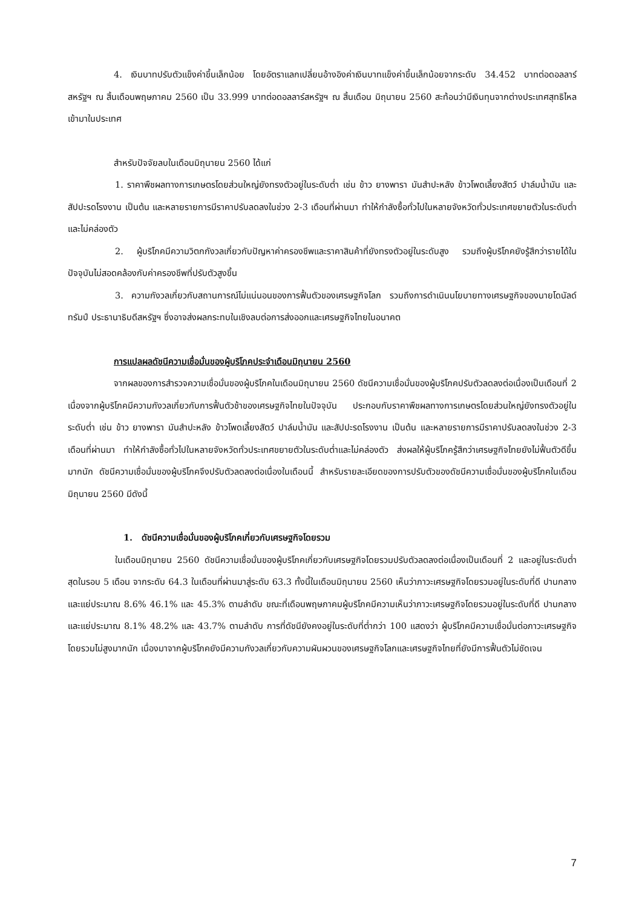4. เงินบาทปรับตัวแข็งค่าขึ้นเล็กน้อย โดยอัตราแลกเปลี่ยนอ้างอิงค่าเงินบาทแข็งค่าขึ้นเล็กน้อยจากระดับ 34.452 บาทต่อดอลลาร์สหรัฐฯ ณ สิ้นเดือนพฤษภาคม 2560 เป็น 33.999 บาทต่อดอลลาร์สหรัฐฯ ณ สิ้นเดือน มิถุนายน 2560 สะท้อนว่ามีเงินทุนจากต่างประเทศสุทธิไหลเข้ามาในประเทศ
สำหรับปัจจัยลบในเดือนมิถุนายน 2560 ได้แก่
1. ราคาพืชผลทางการเกษตรโดยส่วนใหญ่ยังทรงตัวอยู่ในระดับต่ำ เช่น ข้าว ยางพารา มันสำปะหลัง ข้าวโพดเลี้ยงสัตว์ ปาล์มน้ำมัน และสัปปะรดโรงงาน เป็นต้น และหลายรายการมีราคาปรับลดลงในช่วง 2-3 เดือนที่ผ่านมา ทำให้กำลังซื้อทั่วไปในหลายจังหวัดทั่วประเทศขยายตัวในระดับต่ำและไม่คล่องตัว
2. ผู้บริโภคมีความวิตกกังวลเกี่ยวกับปัญหาค่าครองชีพและราคาสินค้าที่ยังทรงตัวอยู่ในระดับสูง รวมถึงผู้บริโภคยังรู้สึกว่ารายได้ในปัจจุบันไม่สอดคล้องกับค่าครองชีพที่ปรับตัวสูงขึ้น
3. ความกังวลเกี่ยวกับสถานการณ์ไม่แน่นอนของการฟื้นตัวของเศรษฐกิจโลก รวมถึงการดำเนินนโยบายทางเศรษฐกิจของนายโดนัลด์ ทรัมป์ ประธานาธิบดีสหรัฐฯ ซึ่งอาจส่งผลกระทบในเชิงลบต่อการส่งออกและเศรษฐกิจไทยในอนาคต
การแปลผลดัชนีความเชื่อมั่นของผู้บริโภคประจำเดือนมิถุนายน 2560
จากผลของการสำรวจความเชื่อมั่นของผู้บริโภคในเดือนมิถุนายน 2560 ดัชนีความเชื่อมั่นของผู้บริโภคปรับตัวลดลงต่อเนื่องเป็นเดือนที่ 2 เนื่องจากผู้บริโภคมีความกังวลเกี่ยวกับการฟื้นตัวช้าของเศรษฐกิจไทยในปัจจุบัน ประกอบกับราคาพืชผลทางการเกษตรโดยส่วนใหญ่ยังทรงตัวอยู่ในระดับต่ำ เช่น ข้าว ยางพารา มันสำปะหลัง ข้าวโพดเลี้ยงสัตว์ ปาล์มน้ำมัน และสัปปะรดโรงงาน เป็นต้น และหลายรายการมีราคาปรับลดลงในช่วง 2-3 เดือนที่ผ่านมา ทำให้กำลังซื้อทั่วไปในหลายจังหวัดทั่วประเทศขยายตัวในระดับต่ำและไม่คล่องตัว ส่งผลให้ผู้บริโภครู้สึกว่าเศรษฐกิจไทยยังไม่ฟื้นตัวดีขึ้นมากนัก ดัชนีความเชื่อมั่นของผู้บริโภคจึงปรับตัวลดลงต่อเนื่องในเดือนนี้ สำหรับรายละเอียดของการปรับตัวของดัชนีความเชื่อมั่นของผู้บริโภคในเดือนมิถุนายน 2560 มีดังนี้
1. ดัชนีความเชื่อมั่นของผู้บริโภคเกี่ยวกับเศรษฐกิจโดยรวม
ในเดือนมิถุนายน 2560 ดัชนีความเชื่อมั่นของผู้บริโภคเกี่ยวกับเศรษฐกิจโดยรวมปรับตัวลดลงต่อเนื่องเป็นเดือนที่ 2 และอยู่ในระดับต่ำสุดในรอบ 5 เดือน จากระดับ 64.3 ในเดือนที่ผ่านมาสู่ระดับ 63.3 ทั้งนี้ในเดือนมิถุนายน 2560 เห็นว่าภาวะเศรษฐกิจโดยรวมอยู่ในระดับที่ดี ปานกลาง และแย่ประมาณ 8.6% 46.1% และ 45.3% ตามลำดับ ขณะที่เดือนพฤษภาคมผู้บริโภคมีความเห็นว่าภาวะเศรษฐกิจโดยรวมอยู่ในระดับที่ดี ปานกลาง และแย่ประมาณ 8.1% 48.2% และ 43.7% ตามลำดับ การที่ดัชนียังคงอยู่ในระดับที่ต่ำกว่า 100 แสดงว่า ผู้บริโภคมีความเชื่อมั่นต่อภาวะเศรษฐกิจโดยรวมไม่สูงมากนัก เนื่องมาจากผู้บริโภคยังมีความกังวลเกี่ยวกับความผันผวนของเศรษฐกิจโลกและเศรษฐกิจไทยที่ยังมีการฟื้นตัวไม่ชัดเจน
7